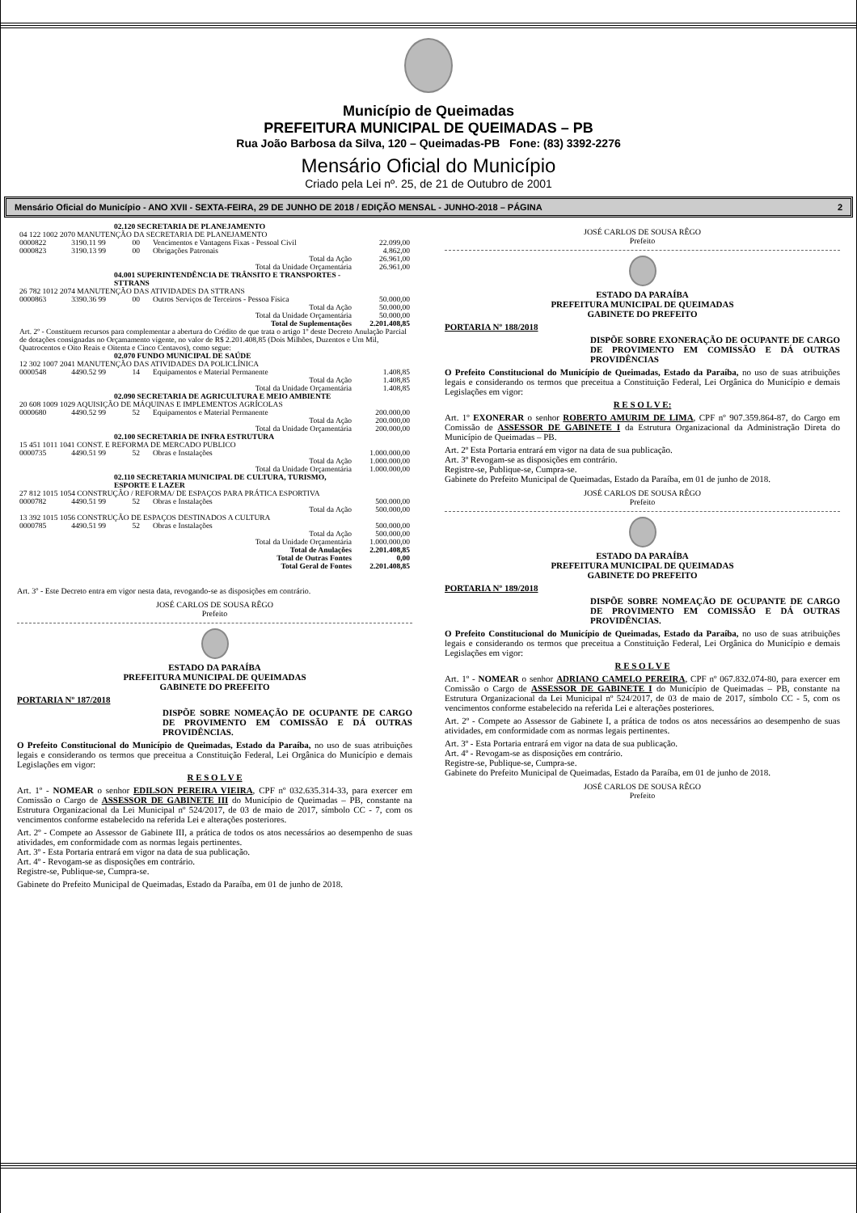Município de Queimadas
PREFEITURA MUNICIPAL DE QUEIMADAS – PB
Rua João Barbosa da Silva, 120 – Queimadas-PB Fone: (83) 3392-2276
Mensário Oficial do Município
Criado pela Lei nº. 25, de 21 de Outubro de 2001
Mensário Oficial do Município - ANO XVII - SEXTA-FEIRA, 29 DE JUNHO DE 2018 / EDIÇÃO MENSAL - JUNHO-2018 – PÁGINA 2
| 02.120 SECRETARIA DE PLANEJAMENTO | | | | |
| 04 122 1002 2070 MANUTENÇÃO DA SECRETARIA DE PLANEJAMENTO | | | | |
| 0000822 | 3190.11 99 | 00 | Vencimentos e Vantagens Fixas - Pessoal Civil | 22.099,00 |
| 0000823 | 3190.13 99 | 00 | Obrigações Patronais | 4.862,00 |
| Total da Ação | | | | 26.961,00 |
| Total da Unidade Orçamentária | | | | 26.961,00 |
| 04.001 SUPERINTENDÊNCIA DE TRÂNSITO E TRANSPORTES - STTRANS | | | | |
| 26 782 1012 2074 MANUTENÇÃO DAS ATIVIDADES DA STTRANS | | | | |
| 0000863 | 3390.36 99 | 00 | Outros Serviços de Terceiros - Pessoa Física | 50.000,00 |
| Total da Ação | | | | 50.000,00 |
| Total da Unidade Orçamentária | | | | 50.000,00 |
| Total de Suplementações | | | | 2.201.408,85 |
| Art. 2º - Constituem recursos para complementar a abertura do Crédito de que trata o artigo 1º deste Decreto Anulação Parcial de dotações consignadas no Orçamamento vigente, no valor de R$ 2.201.408,85 (Dois Milhões, Duzentos e Um Mil, Quatrocentos e Oito Reais e Oitenta e Cinco Centavos), como segue: | | | | |
| 02.070 FUNDO MUNICIPAL DE SAÚDE | | | | |
| 12 302 1007 2041 MANUTENÇÃO DAS ATIVIDADES DA POLICLÍNICA | | | | |
| 0000548 | 4490.52 99 | 14 | Equipamentos e Material Permanente | 1.408,85 |
| Total da Ação | | | | 1.408,85 |
| Total da Unidade Orçamentária | | | | 1.408,85 |
| 02.090 SECRETARIA DE AGRICULTURA E MEIO AMBIENTE | | | | |
| 20 608 1009 1029 AQUISIÇÃO DE MÁQUINAS E IMPLEMENTOS AGRÍCOLAS | | | | |
| 0000680 | 4490.52 99 | 52 | Equipamentos e Material Permanente | 200.000,00 |
| Total da Ação | | | | 200.000,00 |
| Total da Unidade Orçamentária | | | | 200.000,00 |
| 02.100 SECRETARIA DE INFRA ESTRUTURA | | | | |
| 15 451 1011 1041 CONST. E REFORMA DE MERCADO PUBLICO | | | | |
| 0000735 | 4490.51 99 | 52 | Obras e Instalações | 1.000.000,00 |
| Total da Ação | | | | 1.000.000,00 |
| Total da Unidade Orçamentária | | | | 1.000.000,00 |
| 02.110 SECRETARIA MUNICIPAL DE CULTURA, TURISMO, ESPORTE E LAZER | | | | |
| 27 812 1015 1054 CONSTRUÇÃO / REFORMA/ DE ESPAÇOS PARA PRÁTICA ESPORTIVA | | | | |
| 0000782 | 4490.51 99 | 52 | Obras e Instalações | 500.000,00 |
| Total da Ação | | | | 500.000,00 |
| 13 392 1015 1056 CONSTRUÇÃO DE ESPAÇOS DESTINADOS A CULTURA | | | | |
| 0000785 | 4490.51 99 | 52 | Obras e Instalações | 500.000,00 |
| Total da Ação | | | | 500.000,00 |
| Total da Unidade Orçamentária | | | | 1.000.000,00 |
| Total de Anulações | | | | 2.201.408,85 |
| Total de Outras Fontes | | | | 0,00 |
| Total Geral de Fontes | | | | 2.201.408,85 |
Art. 3º - Este Decreto entra em vigor nesta data, revogando-se as disposições em contrário.
JOSÉ CARLOS DE SOUSA RÊGO
Prefeito
ESTADO DA PARAÍBA
PREFEITURA MUNICIPAL DE QUEIMADAS
GABINETE DO PREFEITO
PORTARIA Nº 187/2018
DISPÕE SOBRE NOMEAÇÃO DE OCUPANTE DE CARGO DE PROVIMENTO EM COMISSÃO E DÁ OUTRAS PROVIDÊNCIAS.
O Prefeito Constitucional do Município de Queimadas, Estado da Paraíba, no uso de suas atribuições legais e considerando os termos que preceitua a Constituição Federal, Lei Orgânica do Município e demais Legislações em vigor:
R E S O L V E
Art. 1º - NOMEAR o senhor EDILSON PEREIRA VIEIRA, CPF nº 032.635.314-33, para exercer em Comissão o Cargo de ASSESSOR DE GABINETE III do Município de Queimadas – PB, constante na Estrutura Organizacional da Lei Municipal nº 524/2017, de 03 de maio de 2017, símbolo CC - 7, com os vencimentos conforme estabelecido na referida Lei e alterações posteriores.
Art. 2º - Compete ao Assessor de Gabinete III, a prática de todos os atos necessários ao desempenho de suas atividades, em conformidade com as normas legais pertinentes.
Art. 3º - Esta Portaria entrará em vigor na data de sua publicação.
Art. 4º - Revogam-se as disposições em contrário.
Registre-se, Publique-se, Cumpra-se.
Gabinete do Prefeito Municipal de Queimadas, Estado da Paraíba, em 01 de junho de 2018.
JOSÉ CARLOS DE SOUSA RÊGO
Prefeito
ESTADO DA PARAÍBA
PREFEITURA MUNICIPAL DE QUEIMADAS
GABINETE DO PREFEITO
PORTARIA Nº 188/2018
DISPÕE SOBRE EXONERAÇÃO DE OCUPANTE DE CARGO DE PROVIMENTO EM COMISSÃO E DÁ OUTRAS PROVIDÊNCIAS
O Prefeito Constitucional do Município de Queimadas, Estado da Paraíba, no uso de suas atribuições legais e considerando os termos que preceitua a Constituição Federal, Lei Orgânica do Município e demais Legislações em vigor:
R E S O L V E:
Art. 1º EXONERAR o senhor ROBERTO AMURIM DE LIMA, CPF nº 907.359.864-87, do Cargo em Comissão de ASSESSOR DE GABINETE I da Estrutura Organizacional da Administração Direta do Município de Queimadas – PB.
Art. 2º Esta Portaria entrará em vigor na data de sua publicação.
Art. 3º Revogam-se as disposições em contrário.
Registre-se, Publique-se, Cumpra-se.
Gabinete do Prefeito Municipal de Queimadas, Estado da Paraíba, em 01 de junho de 2018.
JOSÉ CARLOS DE SOUSA RÊGO
Prefeito
ESTADO DA PARAÍBA
PREFEITURA MUNICIPAL DE QUEIMADAS
GABINETE DO PREFEITO
PORTARIA Nº 189/2018
DISPÕE SOBRE NOMEAÇÃO DE OCUPANTE DE CARGO DE PROVIMENTO EM COMISSÃO E DÁ OUTRAS PROVIDÊNCIAS.
O Prefeito Constitucional do Município de Queimadas, Estado da Paraíba, no uso de suas atribuições legais e considerando os termos que preceitua a Constituição Federal, Lei Orgânica do Município e demais Legislações em vigor:
R E S O L V E
Art. 1º - NOMEAR o senhor ADRIANO CAMELO PEREIRA, CPF nº 067.832.074-80, para exercer em Comissão o Cargo de ASSESSOR DE GABINETE I do Município de Queimadas – PB, constante na Estrutura Organizacional da Lei Municipal nº 524/2017, de 03 de maio de 2017, símbolo CC - 5, com os vencimentos conforme estabelecido na referida Lei e alterações posteriores.
Art. 2º - Compete ao Assessor de Gabinete I, a prática de todos os atos necessários ao desempenho de suas atividades, em conformidade com as normas legais pertinentes.
Art. 3º - Esta Portaria entrará em vigor na data de sua publicação.
Art. 4º - Revogam-se as disposições em contrário.
Registre-se, Publique-se, Cumpra-se.
Gabinete do Prefeito Municipal de Queimadas, Estado da Paraíba, em 01 de junho de 2018.
JOSÉ CARLOS DE SOUSA RÊGO
Prefeito